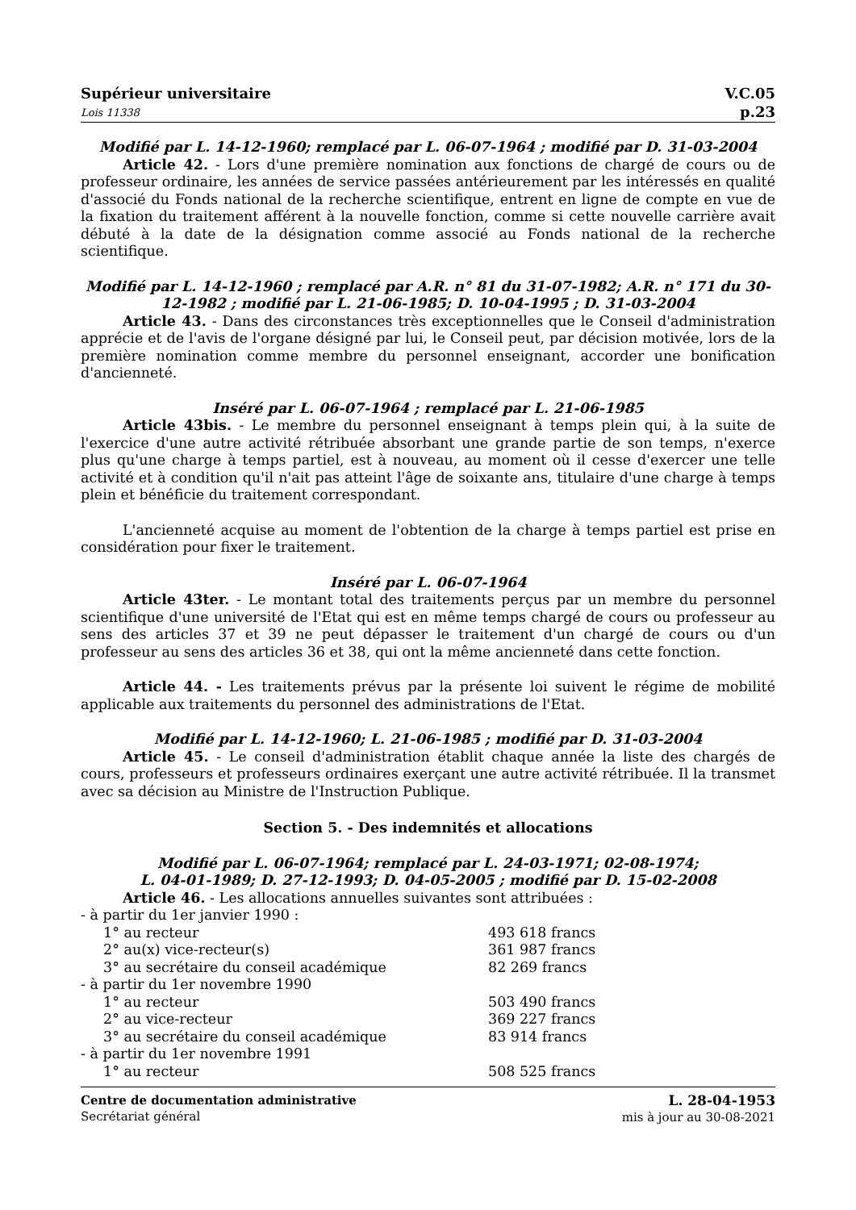Supérieur universitaire
Lois 11338
V.C.05
p.23
Modifié par L. 14-12-1960; remplacé par L. 06-07-1964 ; modifié par D. 31-03-2004
Article 42. - Lors d'une première nomination aux fonctions de chargé de cours ou de professeur ordinaire, les années de service passées antérieurement par les intéressés en qualité d'associé du Fonds national de la recherche scientifique, entrent en ligne de compte en vue de la fixation du traitement afférent à la nouvelle fonction, comme si cette nouvelle carrière avait débuté à la date de la désignation comme associé au Fonds national de la recherche scientifique.
Modifié par L. 14-12-1960 ; remplacé par A.R. n° 81 du 31-07-1982; A.R. n° 171 du 30-12-1982 ; modifié par L. 21-06-1985; D. 10-04-1995 ; D. 31-03-2004
Article 43. - Dans des circonstances très exceptionnelles que le Conseil d'administration apprécie et de l'avis de l'organe désigné par lui, le Conseil peut, par décision motivée, lors de la première nomination comme membre du personnel enseignant, accorder une bonification d'ancienneté.
Inséré par L. 06-07-1964 ; remplacé par L. 21-06-1985
Article 43bis. - Le membre du personnel enseignant à temps plein qui, à la suite de l'exercice d'une autre activité rétribuée absorbant une grande partie de son temps, n'exerce plus qu'une charge à temps partiel, est à nouveau, au moment où il cesse d'exercer une telle activité et à condition qu'il n'ait pas atteint l'âge de soixante ans, titulaire d'une charge à temps plein et bénéficie du traitement correspondant.
L'ancienneté acquise au moment de l'obtention de la charge à temps partiel est prise en considération pour fixer le traitement.
Inséré par L. 06-07-1964
Article 43ter. - Le montant total des traitements perçus par un membre du personnel scientifique d'une université de l'Etat qui est en même temps chargé de cours ou professeur au sens des articles 37 et 39 ne peut dépasser le traitement d'un chargé de cours ou d'un professeur au sens des articles 36 et 38, qui ont la même ancienneté dans cette fonction.
Article 44. - Les traitements prévus par la présente loi suivent le régime de mobilité applicable aux traitements du personnel des administrations de l'Etat.
Modifié par L. 14-12-1960; L. 21-06-1985 ; modifié par D. 31-03-2004
Article 45. - Le conseil d'administration établit chaque année la liste des chargés de cours, professeurs et professeurs ordinaires exerçant une autre activité rétribuée. Il la transmet avec sa décision au Ministre de l'Instruction Publique.
Section 5. - Des indemnités et allocations
Modifié par L. 06-07-1964; remplacé par L. 24-03-1971; 02-08-1974;
L. 04-01-1989; D. 27-12-1993; D. 04-05-2005 ; modifié par D. 15-02-2008
Article 46. - Les allocations annuelles suivantes sont attribuées :
- à partir du 1er janvier 1990 :
1° au recteur 493 618 francs
2° au(x) vice-recteur(s) 361 987 francs
3° au secrétaire du conseil académique 82 269 francs
- à partir du 1er novembre 1990
1° au recteur 503 490 francs
2° au vice-recteur 369 227 francs
3° au secrétaire du conseil académique 83 914 francs
- à partir du 1er novembre 1991
1° au recteur 508 525 francs
Centre de documentation administrative
Secrétariat général
L. 28-04-1953
mis à jour au 30-08-2021